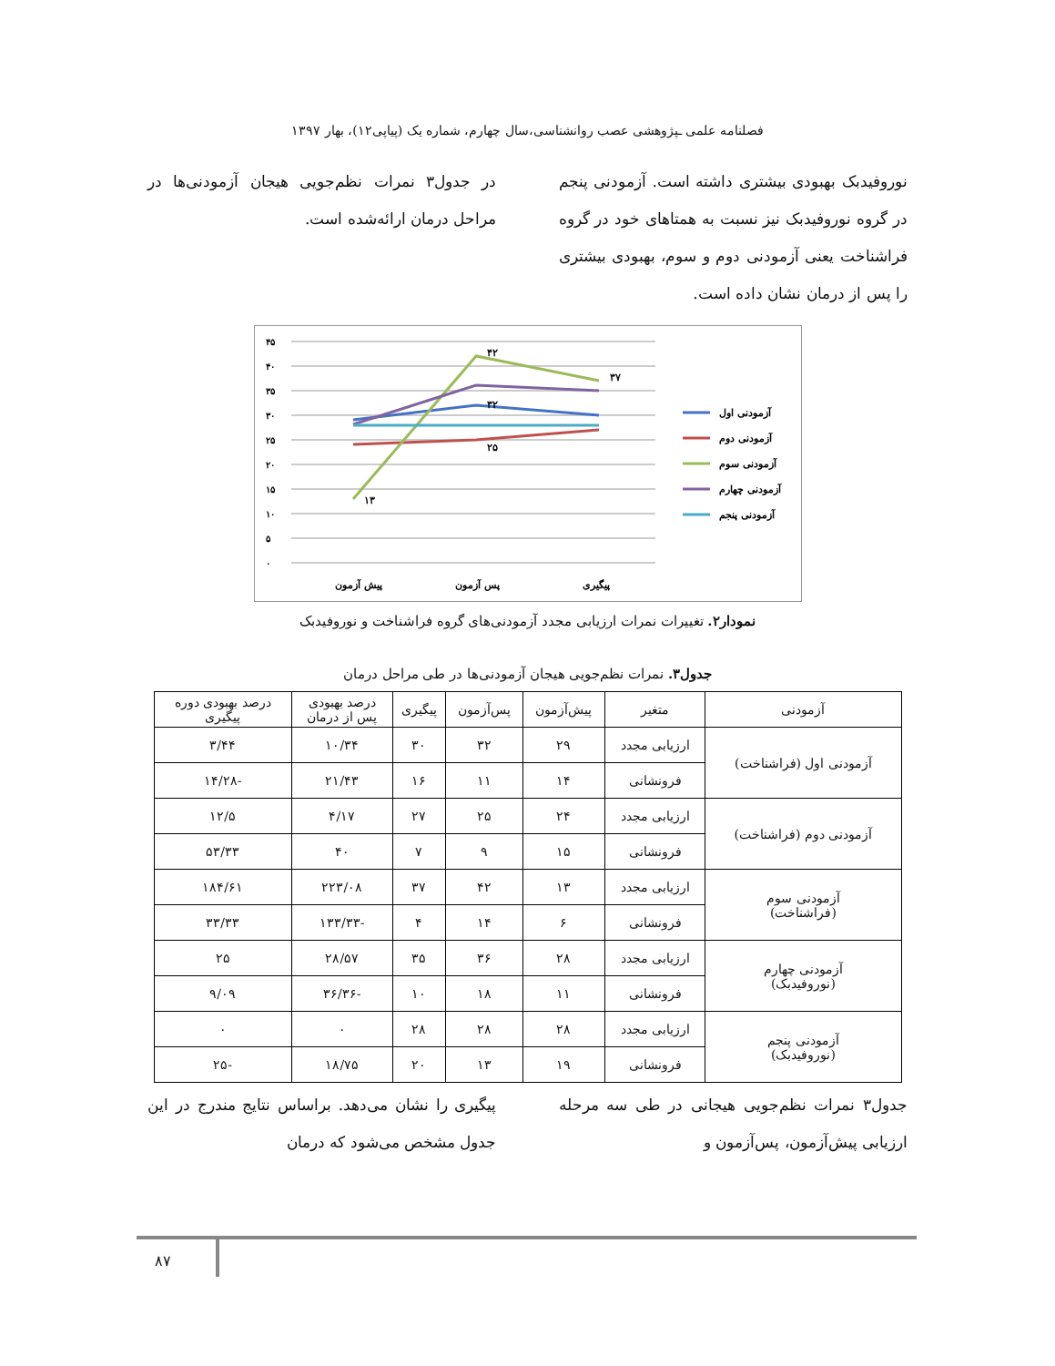فصلنامه علمی ـپژوهشی عصب روانشناسی،سال چهارم، شماره یک (پیاپی۱۲)، بهار ۱۳۹۷
نوروفیدبک بهبودی بیشتری داشته است. آزمودنی پنجم در گروه نوروفیدبک نیز نسبت به همتاهای خود در گروه فراشناخت یعنی آزمودنی دوم و سوم، بهبودی بیشتری را پس از درمان نشان داده است.
در جدول۳ نمرات نظم‌جویی هیجان آزمودنی‌ها در مراحل درمان ارائه‌شده است.
۴۵
۴۰
۳۵
۳۰
۲۵
۲۰
۱۵
۱۰
۵
۰
۱۳
۴۲
۳۷
۲۵
۳۲
پیش آزمون
پس آزمون
پیگیری
آزمودنی اول
آزمودنی دوم
آزمودنی سوم
آزمودنی چهارم
آزمودنی پنجم
نمودار۲. تغییرات نمرات ارزیابی مجدد آزمودنی‌های گروه فراشناخت و نوروفیدبک
جدول۳. نمرات نظم‌جویی هیجان آزمودنی‌ها در طی مراحل درمان
| آزمودنی | متغیر | پیش‌آزمون | پس‌آزمون | پیگیری | درصد بهبودی پس از درمان | درصد بهبودی دوره پیگیری |
| --- | --- | --- | --- | --- | --- | --- |
| آزمودنی اول (فراشناخت) | ارزیابی مجدد | ۲۹ | ۳۲ | ۳۰ | ۱۰/۳۴ | ۳/۴۴ |
| | فرونشانی | ۱۴ | ۱۱ | ۱۶ | ۲۱/۴۳ | -۱۴/۲۸ |
| آزمودنی دوم (فراشناخت) | ارزیابی مجدد | ۲۴ | ۲۵ | ۲۷ | ۴/۱۷ | ۱۲/۵ |
| | فرونشانی | ۱۵ | ۹ | ۷ | ۴۰ | ۵۳/۳۳ |
| آزمودنی سوم (فراشناخت) | ارزیابی مجدد | ۱۳ | ۴۲ | ۳۷ | ۲۲۳/۰۸ | ۱۸۴/۶۱ |
| | فرونشانی | ۶ | ۱۴ | ۴ | -۱۳۳/۳۳ | ۳۳/۳۳ |
| آزمودنی چهارم (نوروفیدبک) | ارزیابی مجدد | ۲۸ | ۳۶ | ۳۵ | ۲۸/۵۷ | ۲۵ |
| | فرونشانی | ۱۱ | ۱۸ | ۱۰ | -۳۶/۳۶ | ۹/۰۹ |
| آزمودنی پنجم (نوروفیدبک) | ارزیابی مجدد | ۲۸ | ۲۸ | ۲۸ | ۰ | ۰ |
| | فرونشانی | ۱۹ | ۱۳ | ۲۰ | ۱۸/۷۵ | -۲۵ |
جدول۳ نمرات نظم‌جویی هیجانی در طی سه مرحله ارزیابی پیش‌آزمون، پس‌آزمون و
پیگیری را نشان می‌دهد. براساس نتایج مندرج در این جدول مشخص می‌شود که درمان
۸۷